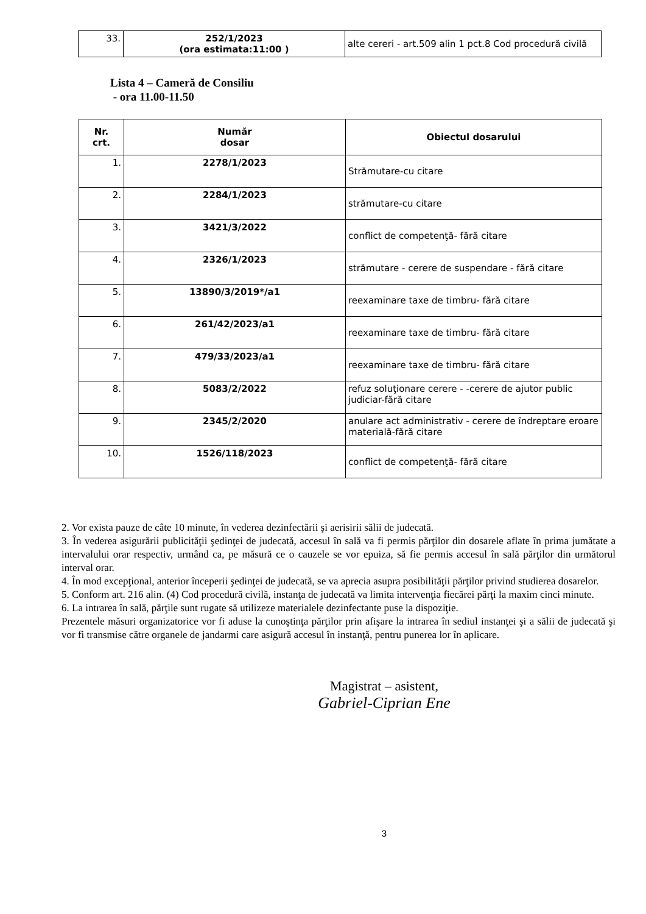| 33. | 252/1/2023 (ora estimata:11:00 ) | alte cereri - art.509 alin 1 pct.8 Cod procedură civilă |
Lista 4 – Cameră de Consiliu
- ora 11.00-11.50
| Nr. crt. | Număr dosar | Obiectul dosarului |
| --- | --- | --- |
| 1. | 2278/1/2023 | Strămutare-cu citare |
| 2. | 2284/1/2023 | strămutare-cu citare |
| 3. | 3421/3/2022 | conflict de competenţă- fără citare |
| 4. | 2326/1/2023 | strămutare - cerere de suspendare - fără citare |
| 5. | 13890/3/2019*/a1 | reexaminare taxe de timbru- fără citare |
| 6. | 261/42/2023/a1 | reexaminare taxe de timbru- fără citare |
| 7. | 479/33/2023/a1 | reexaminare taxe de timbru- fără citare |
| 8. | 5083/2/2022 | refuz soluţionare cerere - -cerere de ajutor public judiciar-fără citare |
| 9. | 2345/2/2020 | anulare act administrativ - cerere de îndreptare eroare materială-fără citare |
| 10. | 1526/118/2023 | conflict de competenţă- fără citare |
2. Vor exista pauze de câte 10 minute, în vederea dezinfectării şi aerisirii sălii de judecată.
3. În vederea asigurării publicităţii şedinţei de judecată, accesul în sală va fi permis părţilor din dosarele aflate în prima jumătate a intervalului orar respectiv, urmând ca, pe măsură ce o cauzele se vor epuiza, să fie permis accesul în sală părţilor din următorul interval orar.
4. În mod excepţional, anterior începerii şedinţei de judecată, se va aprecia asupra posibilităţii părţilor privind studierea dosarelor.
5. Conform art. 216 alin. (4) Cod procedură civilă, instanţa de judecată va limita intervenţia fiecărei părţi la maxim cinci minute.
6. La intrarea în sală, părţile sunt rugate să utilizeze materialele dezinfectante puse la dispoziţie.
Prezentele măsuri organizatorice vor fi aduse la cunoştinţa părţilor prin afişare la intrarea în sediul instanţei şi a sălii de judecată şi vor fi transmise către organele de jandarmi care asigură accesul în instanţă, pentru punerea lor în aplicare.
Magistrat – asistent,
Gabriel-Ciprian Ene
3